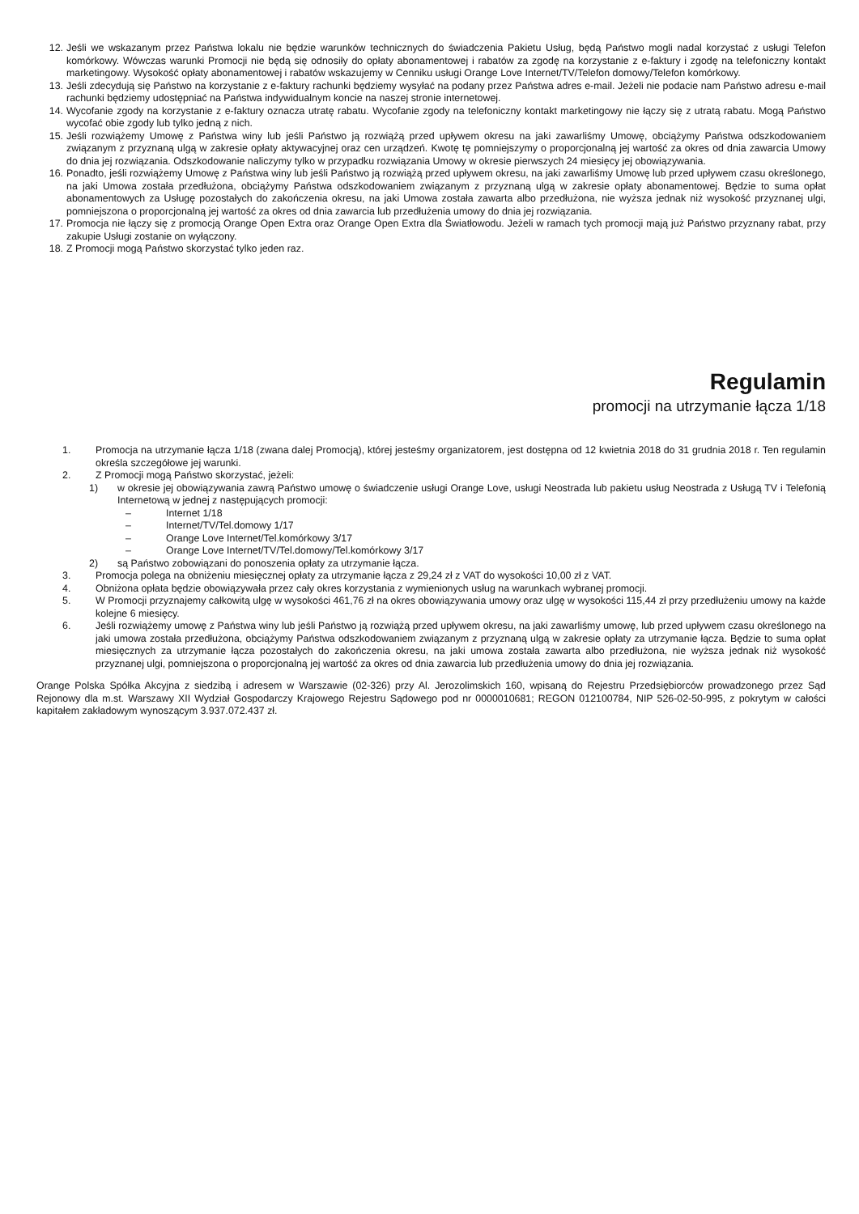12. Jeśli we wskazanym przez Państwa lokalu nie będzie warunków technicznych do świadczenia Pakietu Usług, będą Państwo mogli nadal korzystać z usługi Telefon komórkowy. Wówczas warunki Promocji nie będą się odnosiły do opłaty abonamentowej i rabatów za zgodę na korzystanie z e-faktury i zgodę na telefoniczny kontakt marketingowy. Wysokość opłaty abonamentowej i rabatów wskazujemy w Cenniku usługi Orange Love Internet/TV/Telefon domowy/Telefon komórkowy.
13. Jeśli zdecydują się Państwo na korzystanie z e-faktury rachunki będziemy wysyłać na podany przez Państwa adres e-mail. Jeżeli nie podacie nam Państwo adresu e-mail rachunki będziemy udostępniać na Państwa indywidualnym koncie na naszej stronie internetowej.
14. Wycofanie zgody na korzystanie z e-faktury oznacza utratę rabatu. Wycofanie zgody na telefoniczny kontakt marketingowy nie łączy się z utratą rabatu. Mogą Państwo wycofać obie zgody lub tylko jedną z nich.
15. Jeśli rozwiążemy Umowę z Państwa winy lub jeśli Państwo ją rozwiążą przed upływem okresu na jaki zawarliśmy Umowę, obciążymy Państwa odszkodowaniem związanym z przyznaną ulgą w zakresie opłaty aktywacyjnej oraz cen urządzeń. Kwotę tę pomniejszymy o proporcjonalną jej wartość za okres od dnia zawarcia Umowy do dnia jej rozwiązania. Odszkodowanie naliczymy tylko w przypadku rozwiązania Umowy w okresie pierwszych 24 miesięcy jej obowiązywania.
16. Ponadto, jeśli rozwiążemy Umowę z Państwa winy lub jeśli Państwo ją rozwiążą przed upływem okresu, na jaki zawarliśmy Umowę lub przed upływem czasu określonego, na jaki Umowa została przedłużona, obciążymy Państwa odszkodowaniem związanym z przyznaną ulgą w zakresie opłaty abonamentowej. Będzie to suma opłat abonamentowych za Usługę pozostałych do zakończenia okresu, na jaki Umowa została zawarta albo przedłużona, nie wyższa jednak niż wysokość przyznanej ulgi, pomniejszona o proporcjonalną jej wartość za okres od dnia zawarcia lub przedłużenia umowy do dnia jej rozwiązania.
17. Promocja nie łączy się z promocją Orange Open Extra oraz Orange Open Extra dla Światłowodu. Jeżeli w ramach tych promocji mają już Państwo przyznany rabat, przy zakupie Usługi zostanie on wyłączony.
18. Z Promocji mogą Państwo skorzystać tylko jeden raz.
Regulamin
promocji na utrzymanie łącza 1/18
1. Promocja na utrzymanie łącza 1/18 (zwana dalej Promocją), której jesteśmy organizatorem, jest dostępna od 12 kwietnia 2018 do 31 grudnia 2018 r. Ten regulamin określa szczegółowe jej warunki.
2. Z Promocji mogą Państwo skorzystać, jeżeli:
1) w okresie jej obowiązywania zawrą Państwo umowę o świadczenie usługi Orange Love, usługi Neostrada lub pakietu usług Neostrada z Usługą TV i Telefonią Internetową w jednej z następujących promocji:
– Internet 1/18
– Internet/TV/Tel.domowy 1/17
– Orange Love Internet/Tel.komórkowy 3/17
– Orange Love Internet/TV/Tel.domowy/Tel.komórkowy 3/17
2) są Państwo zobowiązani do ponoszenia opłaty za utrzymanie łącza.
3. Promocja polega na obniżeniu miesięcznej opłaty za utrzymanie łącza z 29,24 zł z VAT do wysokości 10,00 zł z VAT.
4. Obniżona opłata będzie obowiązywała przez cały okres korzystania z wymienionych usług na warunkach wybranej promocji.
5. W Promocji przyznajemy całkowitą ulgę w wysokości 461,76 zł na okres obowiązywania umowy oraz ulgę w wysokości 115,44 zł przy przedłużeniu umowy na każde kolejne 6 miesięcy.
6. Jeśli rozwiążemy umowę z Państwa winy lub jeśli Państwo ją rozwiążą przed upływem okresu, na jaki zawarliśmy umowę, lub przed upływem czasu określonego na jaki umowa została przedłużona, obciążymy Państwa odszkodowaniem związanym z przyznaną ulgą w zakresie opłaty za utrzymanie łącza. Będzie to suma opłat miesięcznych za utrzymanie łącza pozostałych do zakończenia okresu, na jaki umowa została zawarta albo przedłużona, nie wyższa jednak niż wysokość przyznanej ulgi, pomniejszona o proporcjonalną jej wartość za okres od dnia zawarcia lub przedłużenia umowy do dnia jej rozwiązania.
Orange Polska Spółka Akcyjna z siedzibą i adresem w Warszawie (02-326) przy Al. Jerozolimskich 160, wpisaną do Rejestru Przedsiębiorców prowadzonego przez Sąd Rejonowy dla m.st. Warszawy XII Wydział Gospodarczy Krajowego Rejestru Sądowego pod nr 0000010681; REGON 012100784, NIP 526-02-50-995, z pokrytym w całości kapitałem zakładowym wynoszącym 3.937.072.437 zł.